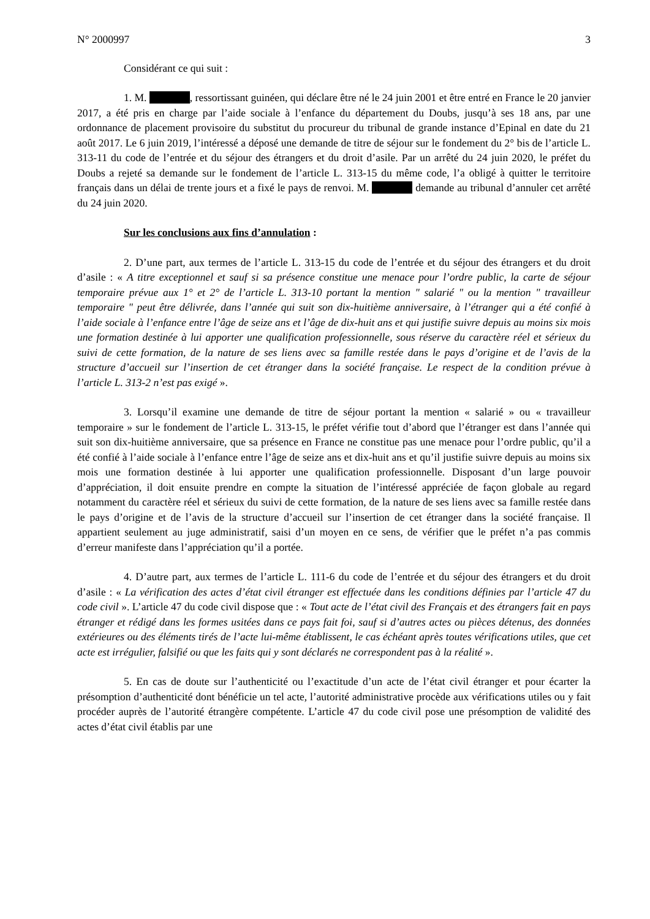N° 2000997 3
Considérant ce qui suit :
1. M. , ressortissant guinéen, qui déclare être né le 24 juin 2001 et être entré en France le 20 janvier 2017, a été pris en charge par l’aide sociale à l’enfance du département du Doubs, jusqu’à ses 18 ans, par une ordonnance de placement provisoire du substitut du procureur du tribunal de grande instance d’Epinal en date du 21 août 2017. Le 6 juin 2019, l’intéressé a déposé une demande de titre de séjour sur le fondement du 2° bis de l’article L. 313-11 du code de l’entrée et du séjour des étrangers et du droit d’asile. Par un arrêté du 24 juin 2020, le préfet du Doubs a rejeté sa demande sur le fondement de l’article L. 313-15 du même code, l’a obligé à quitter le territoire français dans un délai de trente jours et a fixé le pays de renvoi. M. demande au tribunal d’annuler cet arrêté du 24 juin 2020.
Sur les conclusions aux fins d’annulation :
2. D’une part, aux termes de l’article L. 313-15 du code de l’entrée et du séjour des étrangers et du droit d’asile : « A titre exceptionnel et sauf si sa présence constitue une menace pour l’ordre public, la carte de séjour temporaire prévue aux 1° et 2° de l’article L. 313-10 portant la mention " salarié " ou la mention " travailleur temporaire " peut être délivrée, dans l’année qui suit son dix-huitième anniversaire, à l’étranger qui a été confié à l’aide sociale à l’enfance entre l’âge de seize ans et l’âge de dix-huit ans et qui justifie suivre depuis au moins six mois une formation destinée à lui apporter une qualification professionnelle, sous réserve du caractère réel et sérieux du suivi de cette formation, de la nature de ses liens avec sa famille restée dans le pays d’origine et de l’avis de la structure d’accueil sur l’insertion de cet étranger dans la société française. Le respect de la condition prévue à l’article L. 313-2 n’est pas exigé ».
3. Lorsqu’il examine une demande de titre de séjour portant la mention « salarié » ou « travailleur temporaire » sur le fondement de l’article L. 313-15, le préfet vérifie tout d’abord que l’étranger est dans l’année qui suit son dix-huitième anniversaire, que sa présence en France ne constitue pas une menace pour l’ordre public, qu’il a été confié à l’aide sociale à l’enfance entre l’âge de seize ans et dix-huit ans et qu’il justifie suivre depuis au moins six mois une formation destinée à lui apporter une qualification professionnelle. Disposant d’un large pouvoir d’appréciation, il doit ensuite prendre en compte la situation de l’intéressé appréciée de façon globale au regard notamment du caractère réel et sérieux du suivi de cette formation, de la nature de ses liens avec sa famille restée dans le pays d’origine et de l’avis de la structure d’accueil sur l’insertion de cet étranger dans la société française. Il appartient seulement au juge administratif, saisi d’un moyen en ce sens, de vérifier que le préfet n’a pas commis d’erreur manifeste dans l’appréciation qu’il a portée.
4. D’autre part, aux termes de l’article L. 111-6 du code de l’entrée et du séjour des étrangers et du droit d’asile : « La vérification des actes d’état civil étranger est effectuée dans les conditions définies par l’article 47 du code civil ». L’article 47 du code civil dispose que : « Tout acte de l’état civil des Français et des étrangers fait en pays étranger et rédigé dans les formes usitées dans ce pays fait foi, sauf si d’autres actes ou pièces détenus, des données extérieures ou des éléments tirés de l’acte lui-même établissent, le cas échéant après toutes vérifications utiles, que cet acte est irrégulier, falsifié ou que les faits qui y sont déclarés ne correspondent pas à la réalité ».
5. En cas de doute sur l’authenticité ou l’exactitude d’un acte de l’état civil étranger et pour écarter la présomption d’authenticité dont bénéficie un tel acte, l’autorité administrative procède aux vérifications utiles ou y fait procéder auprès de l’autorité étrangère compétente. L’article 47 du code civil pose une présomption de validité des actes d’état civil établis par une